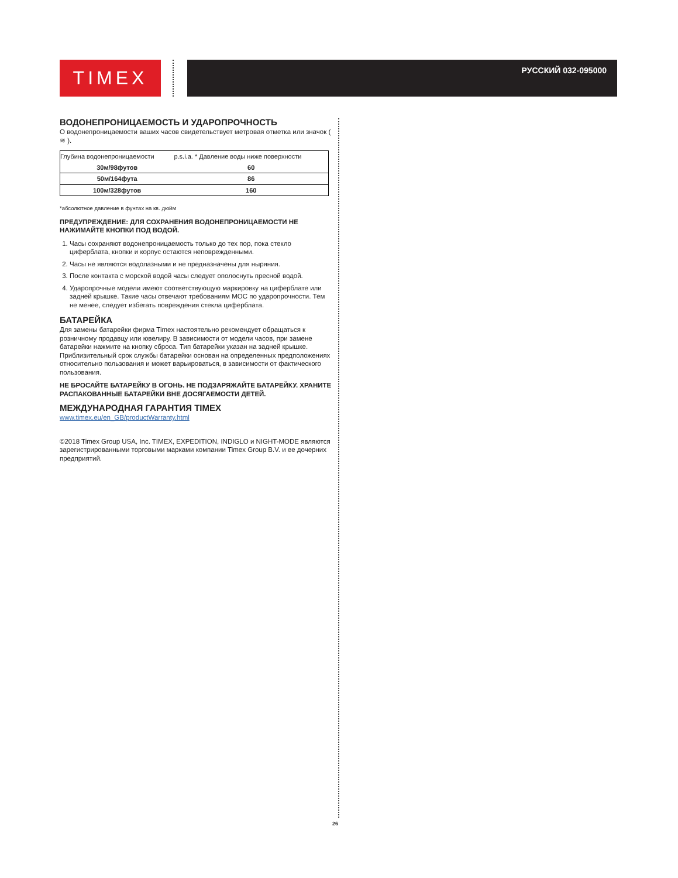TIMEX РУССКИЙ 032-095000
ВОДОНЕПРОНИЦАЕМОСТЬ И УДАРОПРОЧНОСТЬ
О водонепроницаемости ваших часов свидетельствует метровая отметка или значок ( ≋ ).
| Глубина водонепроницаемости | p.s.i.a. * Давление воды ниже поверхности |
| --- | --- |
| 30м/98футов | 60 |
| 50м/164фута | 86 |
| 100м/328футов | 160 |
*абсолютное давление в фунтах на кв. дюйм
ПРЕДУПРЕЖДЕНИЕ: ДЛЯ СОХРАНЕНИЯ ВОДОНЕПРОНИЦАЕМОСТИ НЕ НАЖИМАЙТЕ КНОПКИ ПОД ВОДОЙ.
1. Часы сохраняют водонепроницаемость только до тех пор, пока стекло циферблата, кнопки и корпус остаются неповрежденными.
2. Часы не являются водолазными и не предназначены для ныряния.
3. После контакта с морской водой часы следует ополоснуть пресной водой.
4. Ударопрочные модели имеют соответствующую маркировку на циферблате или задней крышке. Такие часы отвечают требованиям MOC по ударопрочности. Тем не менее, следует избегать повреждения стекла циферблата.
БАТАРЕЙКА
Для замены батарейки фирма Timex настоятельно рекомендует обращаться к розничному продавцу или ювелиру. В зависимости от модели часов, при замене батарейки нажмите на кнопку сброса. Тип батарейки указан на задней крышке. Приблизительный срок службы батарейки основан на определенных предположениях относительно пользования и может варьироваться, в зависимости от фактического пользования.
НЕ БРОСАЙТЕ БАТАРЕЙКУ В ОГОНЬ. НЕ ПОДЗАРЯЖАЙТЕ БАТАРЕЙКУ. ХРАНИТЕ РАСПАКОВАННЫЕ БАТАРЕЙКИ ВНЕ ДОСЯГАЕМОСТИ ДЕТЕЙ.
МЕЖДУНАРОДНАЯ ГАРАНТИЯ TIMEX
www.timex.eu/en_GB/productWarranty.html
©2018 Timex Group USA, Inc. TIMEX, EXPEDITION, INDIGLO и NIGHT-MODE являются зарегистрированными торговыми марками компании Timex Group B.V. и ее дочерних предприятий.
26